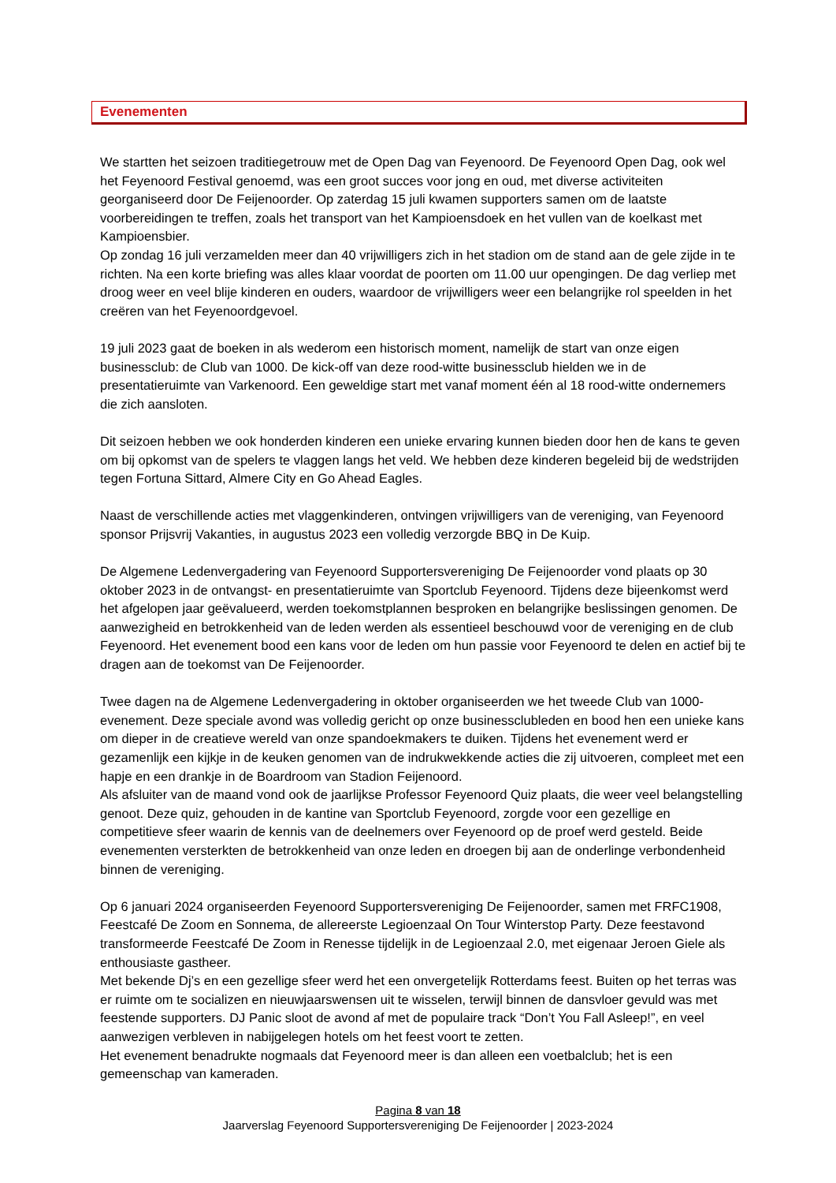Evenementen
We startten het seizoen traditiegetrouw met de Open Dag van Feyenoord. De Feyenoord Open Dag, ook wel het Feyenoord Festival genoemd, was een groot succes voor jong en oud, met diverse activiteiten georganiseerd door De Feijenoorder. Op zaterdag 15 juli kwamen supporters samen om de laatste voorbereidingen te treffen, zoals het transport van het Kampioensdoek en het vullen van de koelkast met Kampioensbier.
Op zondag 16 juli verzamelden meer dan 40 vrijwilligers zich in het stadion om de stand aan de gele zijde in te richten. Na een korte briefing was alles klaar voordat de poorten om 11.00 uur opengingen. De dag verliep met droog weer en veel blije kinderen en ouders, waardoor de vrijwilligers weer een belangrijke rol speelden in het creëren van het Feyenoordgevoel.
19 juli 2023 gaat de boeken in als wederom een historisch moment, namelijk de start van onze eigen businessclub: de Club van 1000. De kick-off van deze rood-witte businessclub hielden we in de presentatieruimte van Varkenoord. Een geweldige start met vanaf moment één al 18 rood-witte ondernemers die zich aansloten.
Dit seizoen hebben we ook honderden kinderen een unieke ervaring kunnen bieden door hen de kans te geven om bij opkomst van de spelers te vlaggen langs het veld. We hebben deze kinderen begeleid bij de wedstrijden tegen Fortuna Sittard, Almere City en Go Ahead Eagles.
Naast de verschillende acties met vlaggenkinderen, ontvingen vrijwilligers van de vereniging, van Feyenoord sponsor Prijsvrij Vakanties, in augustus 2023 een volledig verzorgde BBQ in De Kuip.
De Algemene Ledenvergadering van Feyenoord Supportersvereniging De Feijenoorder vond plaats op 30 oktober 2023 in de ontvangst- en presentatieruimte van Sportclub Feyenoord. Tijdens deze bijeenkomst werd het afgelopen jaar geëvalueerd, werden toekomstplannen besproken en belangrijke beslissingen genomen. De aanwezigheid en betrokkenheid van de leden werden als essentieel beschouwd voor de vereniging en de club Feyenoord. Het evenement bood een kans voor de leden om hun passie voor Feyenoord te delen en actief bij te dragen aan de toekomst van De Feijenoorder.
Twee dagen na de Algemene Ledenvergadering in oktober organiseerden we het tweede Club van 1000-evenement. Deze speciale avond was volledig gericht op onze businessclubleden en bood hen een unieke kans om dieper in de creatieve wereld van onze spandoekmakers te duiken. Tijdens het evenement werd er gezamenlijk een kijkje in de keuken genomen van de indrukwekkende acties die zij uitvoeren, compleet met een hapje en een drankje in de Boardroom van Stadion Feijenoord.
Als afsluiter van de maand vond ook de jaarlijkse Professor Feyenoord Quiz plaats, die weer veel belangstelling genoot. Deze quiz, gehouden in de kantine van Sportclub Feyenoord, zorgde voor een gezellige en competitieve sfeer waarin de kennis van de deelnemers over Feyenoord op de proef werd gesteld. Beide evenementen versterkten de betrokkenheid van onze leden en droegen bij aan de onderlinge verbondenheid binnen de vereniging.
Op 6 januari 2024 organiseerden Feyenoord Supportersvereniging De Feijenoorder, samen met FRFC1908, Feestcafé De Zoom en Sonnema, de allereerste Legioenzaal On Tour Winterstop Party. Deze feestavond transformeerde Feestcafé De Zoom in Renesse tijdelijk in de Legioenzaal 2.0, met eigenaar Jeroen Giele als enthousiaste gastheer.
Met bekende Dj’s en een gezellige sfeer werd het een onvergetelijk Rotterdams feest. Buiten op het terras was er ruimte om te socializen en nieuwjaarswensen uit te wisselen, terwijl binnen de dansvloer gevuld was met feestende supporters. DJ Panic sloot de avond af met de populaire track “Don’t You Fall Asleep!”, en veel aanwezigen verbleven in nabijgelegen hotels om het feest voort te zetten.
Het evenement benadrukte nogmaals dat Feyenoord meer is dan alleen een voetbalclub; het is een gemeenschap van kameraden.
Pagina 8 van 18
Jaarverslag Feyenoord Supportersvereniging De Feijenoorder | 2023-2024